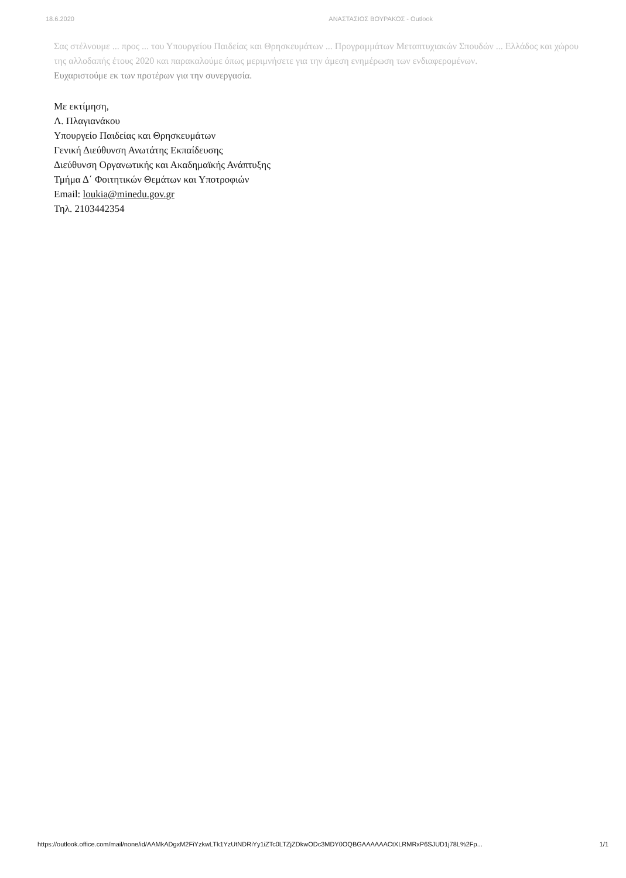18.6.2020 ΑΝΑΣΤΑΣΙΟΣ ΒΟΥΡΑΚΟΣ - Outlook
Σας στέλνουμε ... προς ... του Υπουργείου Παιδείας και Θρησκευμάτων ... Προγραμμάτων Μεταπτυχιακών Σπουδών ... Ελλάδος και χώρου της αλλοδαπής έτους 2020 και παρακαλούμε όπως μεριμνήσετε για την άμεση ενημέρωση των ενδιαφερομένων.
Ευχαριστούμε εκ των προτέρων για την συνεργασία.
Με εκτίμηση,
Λ. Πλαγιανάκου
Υπουργείο Παιδείας και Θρησκευμάτων
Γενική Διεύθυνση Ανωτάτης Εκπαίδευσης
Διεύθυνση Οργανωτικής και Ακαδημαϊκής Ανάπτυξης
Τμήμα Δ΄ Φοιτητικών Θεμάτων και Υποτροφιών
Email: loukia@minedu.gov.gr
Τηλ. 2103442354
https://outlook.office.com/mail/none/id/AAMkADgxM2FiYzkwLTk1YzUtNDRiYy1iZTc0LTZjZDkwODc3MDY0OQBGAAAAAACtXLRMRxP6SJUD1j78L%2Fp... 1/1